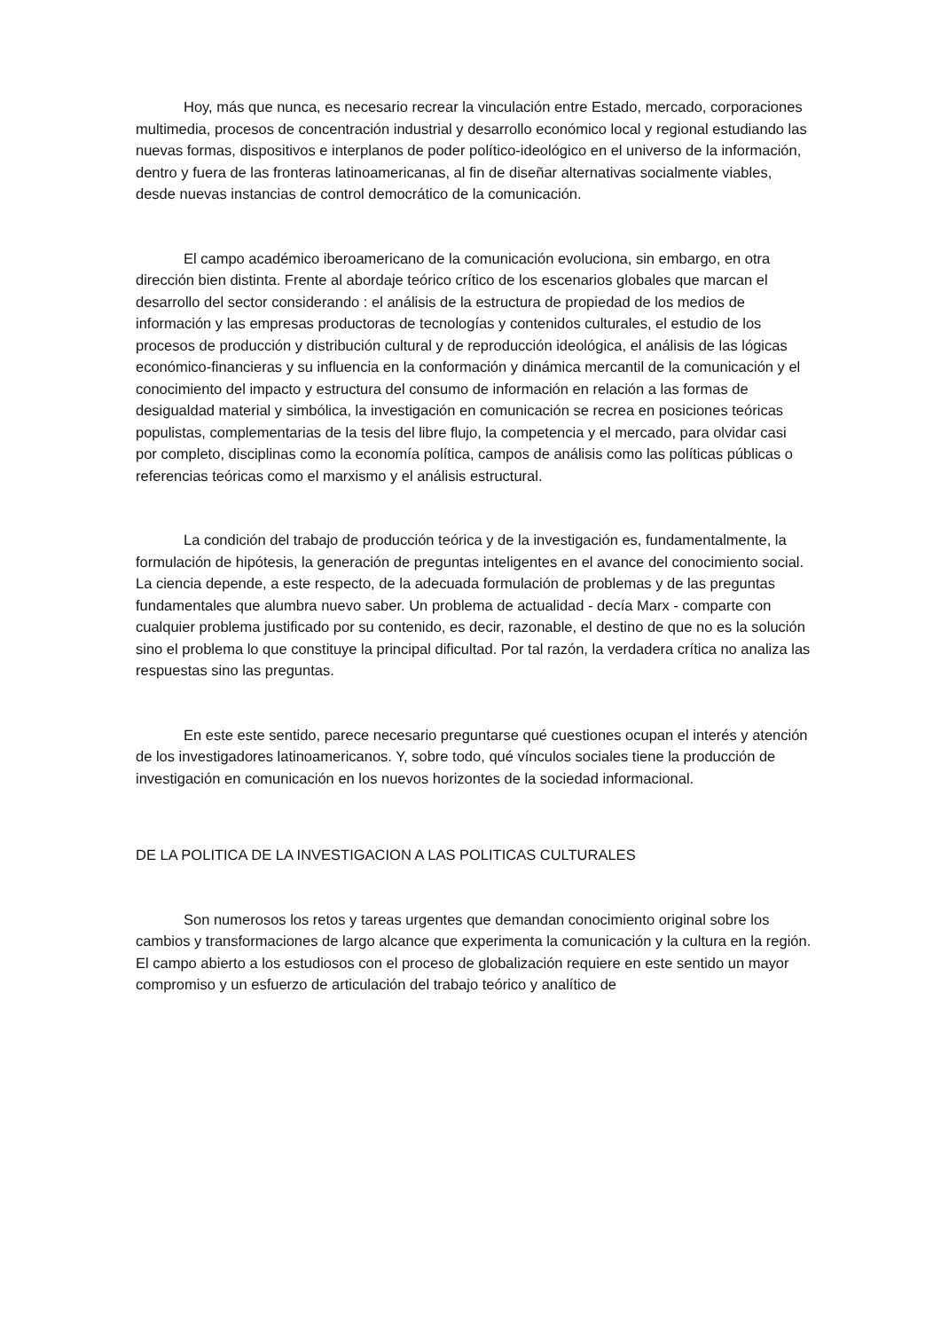Hoy, más que nunca, es necesario recrear la vinculación entre Estado, mercado, corporaciones multimedia, procesos de concentración industrial y desarrollo económico local y regional estudiando las nuevas formas, dispositivos e interplanos de poder político-ideológico en el universo de la información, dentro y fuera de las fronteras latinoamericanas, al fin de diseñar alternativas socialmente viables, desde nuevas instancias de control democrático de la comunicación.
El campo académico iberoamericano de la comunicación evoluciona, sin embargo, en otra dirección bien distinta. Frente al abordaje teórico crítico de los escenarios globales que marcan el desarrollo del sector considerando : el análisis de la estructura de propiedad de los medios de información y las empresas productoras de tecnologías y contenidos culturales, el estudio de los procesos de producción y distribución cultural y de reproducción ideológica, el análisis de las lógicas económico-financieras y su influencia en la conformación y dinámica mercantil de la comunicación y el conocimiento del impacto y estructura del consumo de información en relación a las formas de desigualdad material y simbólica, la investigación en comunicación se recrea en posiciones teóricas populistas, complementarias de la tesis del libre flujo, la competencia y el mercado, para olvidar casi por completo, disciplinas como la economía política, campos de análisis como las políticas públicas o referencias teóricas como el marxismo y el análisis estructural.
La condición del trabajo de producción teórica y de la investigación es, fundamentalmente, la formulación de hipótesis, la generación de preguntas inteligentes en el avance del conocimiento social. La ciencia depende, a este respecto, de la adecuada formulación de problemas y de las preguntas fundamentales que alumbra nuevo saber. Un problema de actualidad - decía Marx - comparte con cualquier problema justificado por su contenido, es decir, razonable, el destino de que no es la solución sino el problema lo que constituye la principal dificultad. Por tal razón, la verdadera crítica no analiza las respuestas sino las preguntas.
En este este sentido, parece necesario preguntarse qué cuestiones ocupan el interés y atención de los investigadores latinoamericanos. Y, sobre todo, qué vínculos sociales tiene la producción de investigación en comunicación en los nuevos horizontes de la sociedad informacional.
DE LA POLITICA DE LA INVESTIGACION A LAS POLITICAS CULTURALES
Son numerosos los retos y tareas urgentes que demandan conocimiento original sobre los cambios y transformaciones de largo alcance que experimenta la comunicación y la cultura en la región. El campo abierto a los estudiosos con el proceso de globalización requiere en este sentido un mayor compromiso y un esfuerzo de articulación del trabajo teórico y analítico de